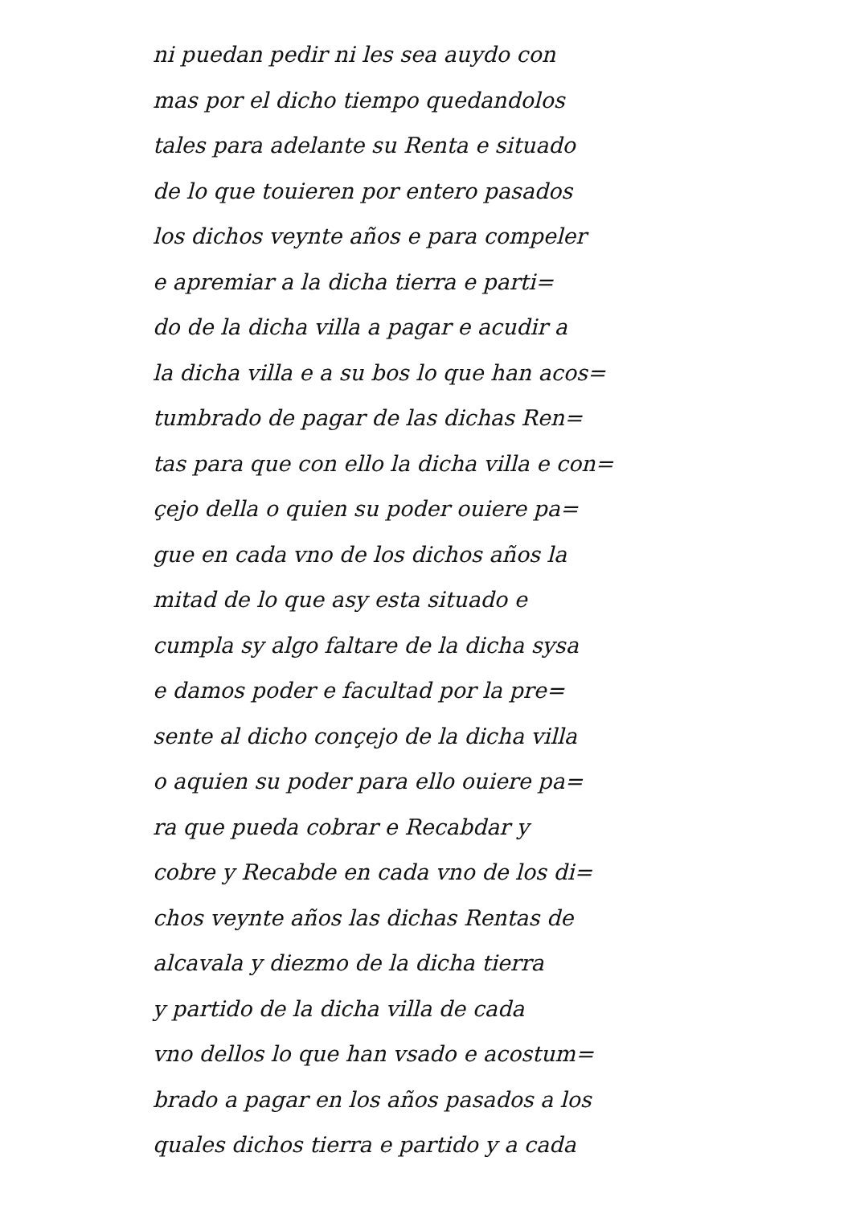ni puedan pedir ni les sea auydo con
mas por el dicho tiempo quedandolos
tales para adelante su Renta e situado
de lo que touieren por entero pasados
los dichos veynte años e para compeler
e apremiar a la dicha tierra e parti=
do de la dicha villa a pagar e acudir a
la dicha villa e a su bos lo que han acos=
tumbrado de pagar de las dichas Ren=
tas para que con ello la dicha villa e con=
çejo della o quien su poder ouiere pa=
gue en cada vno de los dichos años la
mitad de lo que asy esta situado e
cumpla sy algo faltare de la dicha sysa
e damos poder e facultad por la pre=
sente al dicho conçejo de la dicha villa
o aquien su poder para ello ouiere pa=
ra que pueda cobrar e Recabdar y
cobre y Recabde en cada vno de los di=
chos veynte años las dichas Rentas de
alcavala y diezmo de la dicha tierra
y partido de la dicha villa de cada
vno dellos lo que han vsado e acostum=
brado a pagar en los años pasados a los
quales dichos tierra e partido y a cada